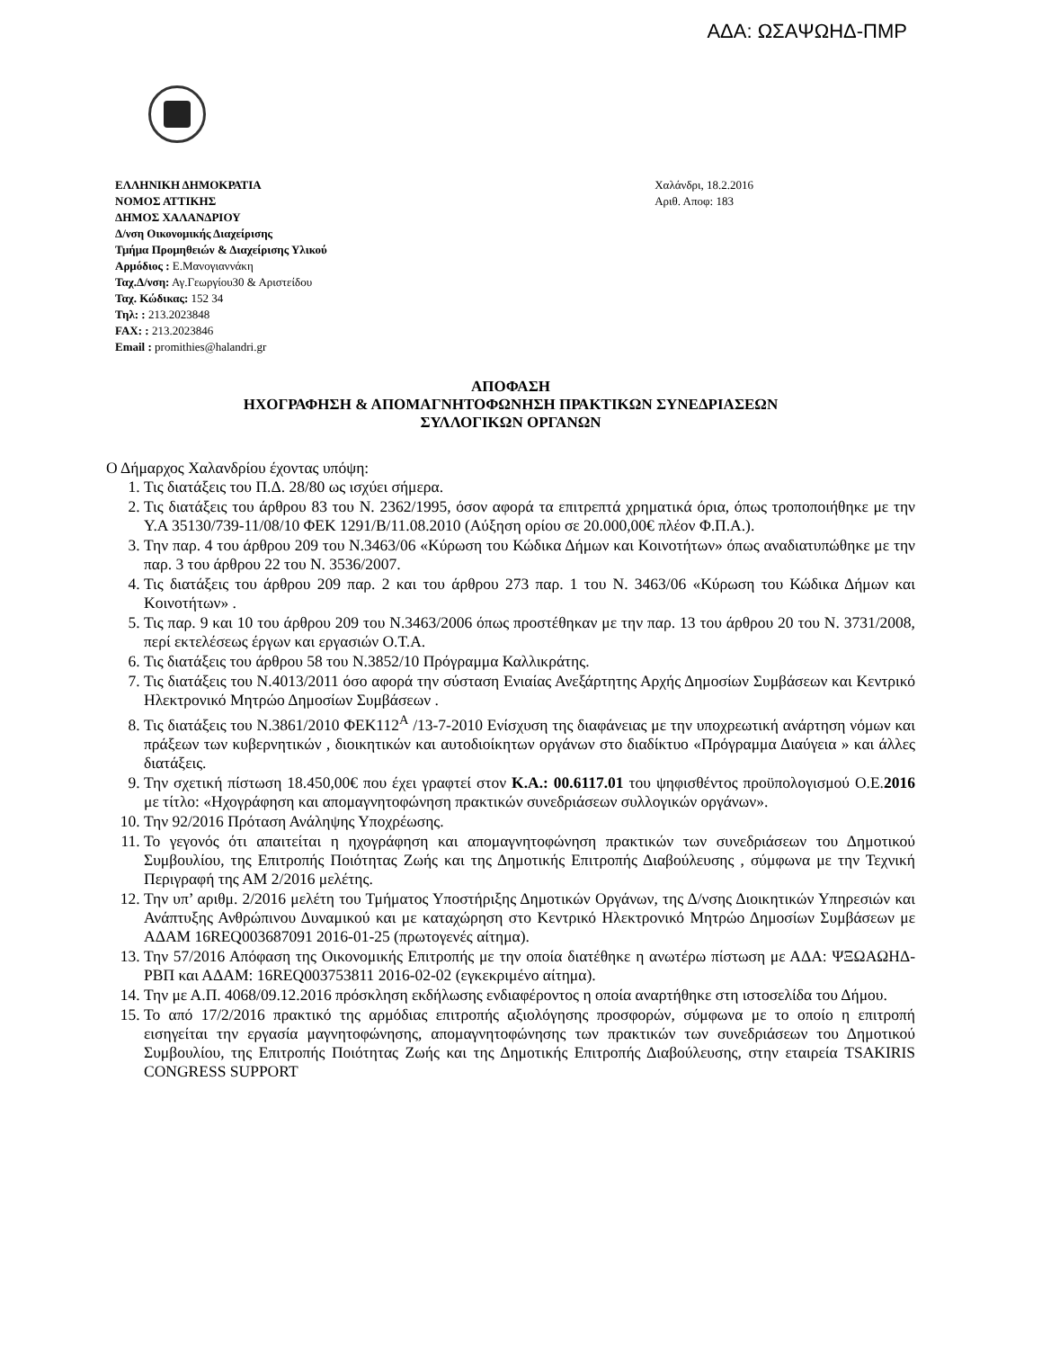ΑΔΑ: ΩΣΑΨΩΗΔ-ΠΜΡ
ΕΛΛΗΝΙΚΗ ΔΗΜΟΚΡΑΤΙΑ
ΝΟΜΟΣ ΑΤΤΙΚΗΣ
ΔΗΜΟΣ ΧΑΛΑΝΔΡΙΟΥ
Δ/νση Οικονομικής Διαχείρισης
Τμήμα Προμηθειών & Διαχείρισης Υλικού
Αρμόδιος : Ε.Μανογιαννάκη
Ταχ.Δ/νση: Αγ.Γεωργίου30 & Αριστείδου
Ταχ. Κώδικας: 152 34
Τηλ: : 213.2023848
FAX: : 213.2023846
Email : promithies@halandri.gr
Χαλάνδρι, 18.2.2016
Αριθ. Αποφ: 183
ΑΠΟΦΑΣΗ
ΗΧΟΓΡΑΦΗΣΗ & ΑΠΟΜΑΓΝΗΤΟΦΩΝΗΣΗ ΠΡΑΚΤΙΚΩΝ ΣΥΝΕΔΡΙΑΣΕΩΝ
ΣΥΛΛΟΓΙΚΩΝ ΟΡΓΑΝΩΝ
Ο Δήμαρχος Χαλανδρίου έχοντας υπόψη:
1. Τις διατάξεις του Π.Δ. 28/80 ως ισχύει σήμερα.
2. Τις διατάξεις του άρθρου 83 του Ν. 2362/1995, όσον αφορά τα επιτρεπτά χρηματικά όρια, όπως τροποποιήθηκε με την Υ.Α 35130/739-11/08/10 ΦΕΚ 1291/Β/11.08.2010 (Αύξηση ορίου σε 20.000,00€ πλέον Φ.Π.Α.).
3. Την παρ. 4 του άρθρου 209 του Ν.3463/06 «Κύρωση του Κώδικα Δήμων και Κοινοτήτων» όπως αναδιατυπώθηκε με την παρ. 3 του άρθρου 22 του Ν. 3536/2007.
4. Τις διατάξεις του άρθρου 209 παρ. 2 και του άρθρου 273 παρ. 1 του Ν. 3463/06 «Κύρωση του Κώδικα Δήμων και Κοινοτήτων» .
5. Τις παρ. 9 και 10 του άρθρου 209 του Ν.3463/2006 όπως προστέθηκαν με την παρ. 13 του άρθρου 20 του Ν. 3731/2008, περί εκτελέσεως έργων και εργασιών Ο.Τ.Α.
6. Τις διατάξεις του άρθρου 58 του Ν.3852/10 Πρόγραμμα Καλλικράτης.
7. Τις διατάξεις του Ν.4013/2011 όσο αφορά την σύσταση Ενιαίας Ανεξάρτητης Αρχής Δημοσίων Συμβάσεων και Κεντρικό Ηλεκτρονικό Μητρώο Δημοσίων Συμβάσεων .
8. Τις διατάξεις του Ν.3861/2010 ΦΕΚ112<sup>Α</sup> /13-7-2010 Ενίσχυση της διαφάνειας με την υποχρεωτική ανάρτηση νόμων και πράξεων των κυβερνητικών , διοικητικών και αυτοδιοίκητων οργάνων στο διαδίκτυο «Πρόγραμμα Διαύγεια » και άλλες διατάξεις.
9. Την σχετική πίστωση 18.450,00€ που έχει γραφτεί στον Κ.Α.: 00.6117.01 του ψηφισθέντος προϋπολογισμού Ο.Ε.2016 με τίτλο: «Ηχογράφηση και απομαγνητοφώνηση πρακτικών συνεδριάσεων συλλογικών οργάνων».
10. Την 92/2016 Πρόταση Ανάληψης Υποχρέωσης.
11. Το γεγονός ότι απαιτείται η ηχογράφηση και απομαγνητοφώνηση πρακτικών των συνεδριάσεων του Δημοτικού Συμβουλίου, της Επιτροπής Ποιότητας Ζωής και της Δημοτικής Επιτροπής Διαβούλευσης , σύμφωνα με την Τεχνική Περιγραφή της ΑΜ 2/2016 μελέτης.
12. Την υπ’ αριθμ. 2/2016 μελέτη του Τμήματος Υποστήριξης Δημοτικών Οργάνων, της Δ/νσης Διοικητικών Υπηρεσιών και Ανάπτυξης Ανθρώπινου Δυναμικού και με καταχώρηση στο Κεντρικό Ηλεκτρονικό Μητρώο Δημοσίων Συμβάσεων με ΑΔΑΜ 16REQ003687091 2016-01-25 (πρωτογενές αίτημα).
13. Την 57/2016 Απόφαση της Οικονομικής Επιτροπής με την οποία διατέθηκε η ανωτέρω πίστωση με ΑΔΑ: ΨΞΩΑΩΗΔ-ΡΒΠ και ΑΔΑΜ: 16REQ003753811 2016-02-02 (εγκεκριμένο αίτημα).
14. Την με Α.Π. 4068/09.12.2016 πρόσκληση εκδήλωσης ενδιαφέροντος η οποία αναρτήθηκε στη ιστοσελίδα του Δήμου.
15. Το από 17/2/2016 πρακτικό της αρμόδιας επιτροπής αξιολόγησης προσφορών, σύμφωνα με το οποίο η επιτροπή εισηγείται την εργασία μαγνητοφώνησης, απομαγνητοφώνησης των πρακτικών των συνεδριάσεων του Δημοτικού Συμβουλίου, της Επιτροπής Ποιότητας Ζωής και της Δημοτικής Επιτροπής Διαβούλευσης, στην εταιρεία TSAKIRIS CONGRESS SUPPORT